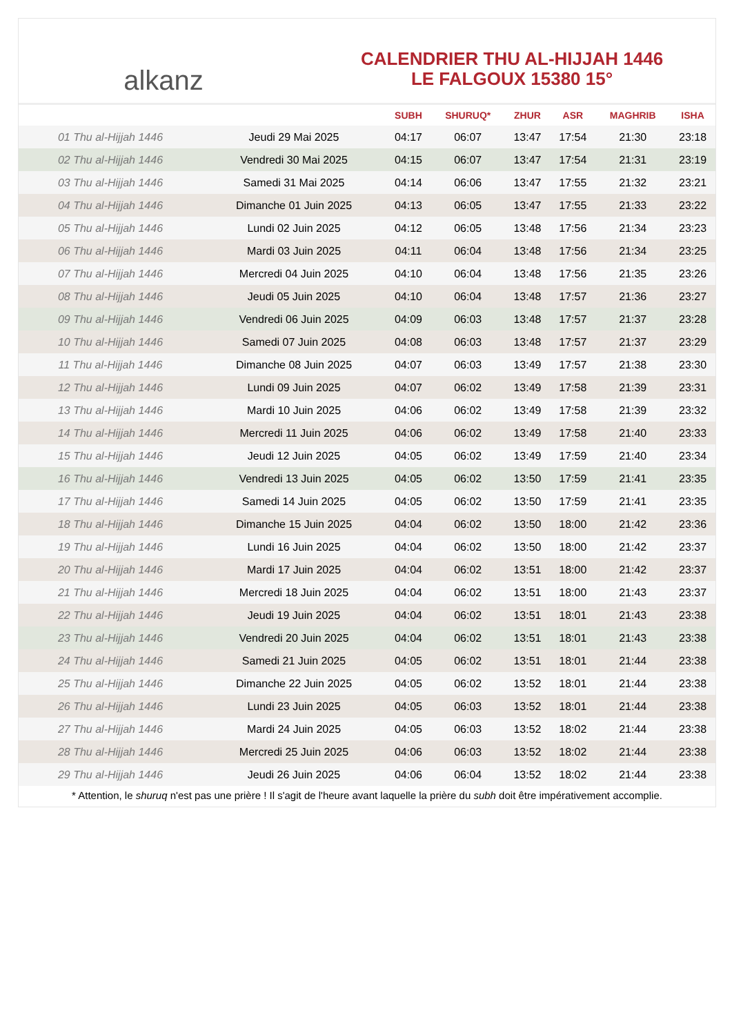alkanz
CALENDRIER THU AL-HIJJAH 1446
LE FALGOUX 15380 15°
| | | SUBH | SHURUQ* | ZHUR | ASR | MAGHRIB | ISHA |
| --- | --- | --- | --- | --- | --- | --- | --- |
| 01 Thu al-Hijjah 1446 | Jeudi 29 Mai 2025 | 04:17 | 06:07 | 13:47 | 17:54 | 21:30 | 23:18 |
| 02 Thu al-Hijjah 1446 | Vendredi 30 Mai 2025 | 04:15 | 06:07 | 13:47 | 17:54 | 21:31 | 23:19 |
| 03 Thu al-Hijjah 1446 | Samedi 31 Mai 2025 | 04:14 | 06:06 | 13:47 | 17:55 | 21:32 | 23:21 |
| 04 Thu al-Hijjah 1446 | Dimanche 01 Juin 2025 | 04:13 | 06:05 | 13:47 | 17:55 | 21:33 | 23:22 |
| 05 Thu al-Hijjah 1446 | Lundi 02 Juin 2025 | 04:12 | 06:05 | 13:48 | 17:56 | 21:34 | 23:23 |
| 06 Thu al-Hijjah 1446 | Mardi 03 Juin 2025 | 04:11 | 06:04 | 13:48 | 17:56 | 21:34 | 23:25 |
| 07 Thu al-Hijjah 1446 | Mercredi 04 Juin 2025 | 04:10 | 06:04 | 13:48 | 17:56 | 21:35 | 23:26 |
| 08 Thu al-Hijjah 1446 | Jeudi 05 Juin 2025 | 04:10 | 06:04 | 13:48 | 17:57 | 21:36 | 23:27 |
| 09 Thu al-Hijjah 1446 | Vendredi 06 Juin 2025 | 04:09 | 06:03 | 13:48 | 17:57 | 21:37 | 23:28 |
| 10 Thu al-Hijjah 1446 | Samedi 07 Juin 2025 | 04:08 | 06:03 | 13:48 | 17:57 | 21:37 | 23:29 |
| 11 Thu al-Hijjah 1446 | Dimanche 08 Juin 2025 | 04:07 | 06:03 | 13:49 | 17:57 | 21:38 | 23:30 |
| 12 Thu al-Hijjah 1446 | Lundi 09 Juin 2025 | 04:07 | 06:02 | 13:49 | 17:58 | 21:39 | 23:31 |
| 13 Thu al-Hijjah 1446 | Mardi 10 Juin 2025 | 04:06 | 06:02 | 13:49 | 17:58 | 21:39 | 23:32 |
| 14 Thu al-Hijjah 1446 | Mercredi 11 Juin 2025 | 04:06 | 06:02 | 13:49 | 17:58 | 21:40 | 23:33 |
| 15 Thu al-Hijjah 1446 | Jeudi 12 Juin 2025 | 04:05 | 06:02 | 13:49 | 17:59 | 21:40 | 23:34 |
| 16 Thu al-Hijjah 1446 | Vendredi 13 Juin 2025 | 04:05 | 06:02 | 13:50 | 17:59 | 21:41 | 23:35 |
| 17 Thu al-Hijjah 1446 | Samedi 14 Juin 2025 | 04:05 | 06:02 | 13:50 | 17:59 | 21:41 | 23:35 |
| 18 Thu al-Hijjah 1446 | Dimanche 15 Juin 2025 | 04:04 | 06:02 | 13:50 | 18:00 | 21:42 | 23:36 |
| 19 Thu al-Hijjah 1446 | Lundi 16 Juin 2025 | 04:04 | 06:02 | 13:50 | 18:00 | 21:42 | 23:37 |
| 20 Thu al-Hijjah 1446 | Mardi 17 Juin 2025 | 04:04 | 06:02 | 13:51 | 18:00 | 21:42 | 23:37 |
| 21 Thu al-Hijjah 1446 | Mercredi 18 Juin 2025 | 04:04 | 06:02 | 13:51 | 18:00 | 21:43 | 23:37 |
| 22 Thu al-Hijjah 1446 | Jeudi 19 Juin 2025 | 04:04 | 06:02 | 13:51 | 18:01 | 21:43 | 23:38 |
| 23 Thu al-Hijjah 1446 | Vendredi 20 Juin 2025 | 04:04 | 06:02 | 13:51 | 18:01 | 21:43 | 23:38 |
| 24 Thu al-Hijjah 1446 | Samedi 21 Juin 2025 | 04:05 | 06:02 | 13:51 | 18:01 | 21:44 | 23:38 |
| 25 Thu al-Hijjah 1446 | Dimanche 22 Juin 2025 | 04:05 | 06:02 | 13:52 | 18:01 | 21:44 | 23:38 |
| 26 Thu al-Hijjah 1446 | Lundi 23 Juin 2025 | 04:05 | 06:03 | 13:52 | 18:01 | 21:44 | 23:38 |
| 27 Thu al-Hijjah 1446 | Mardi 24 Juin 2025 | 04:05 | 06:03 | 13:52 | 18:02 | 21:44 | 23:38 |
| 28 Thu al-Hijjah 1446 | Mercredi 25 Juin 2025 | 04:06 | 06:03 | 13:52 | 18:02 | 21:44 | 23:38 |
| 29 Thu al-Hijjah 1446 | Jeudi 26 Juin 2025 | 04:06 | 06:04 | 13:52 | 18:02 | 21:44 | 23:38 |
* Attention, le shuruq n'est pas une prière ! Il s'agit de l'heure avant laquelle la prière du subh doit être impérativement accomplie.